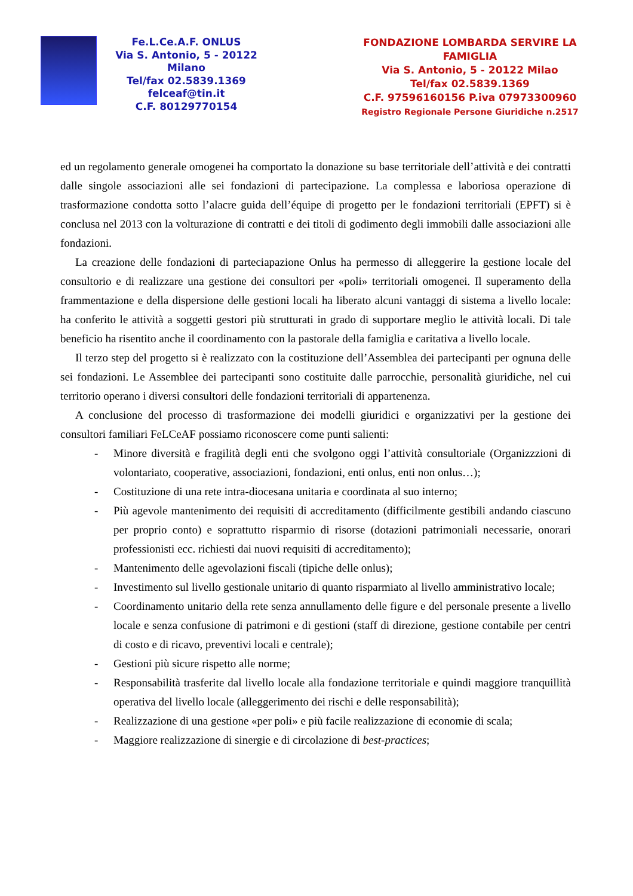Fe.L.Ce.A.F. ONLUS
Via S. Antonio, 5 - 20122 Milano
Tel/fax 02.5839.1369
felceaf@tin.it
C.F. 80129770154
FONDAZIONE LOMBARDA SERVIRE LA FAMIGLIA
Via S. Antonio, 5 - 20122 Milao
Tel/fax 02.5839.1369
C.F. 97596160156 P.iva 07973300960
Registro Regionale Persone Giuridiche n.2517
ed un regolamento generale omogenei ha comportato la donazione su base territoriale dell’attività e dei contratti dalle singole associazioni alle sei fondazioni di partecipazione. La complessa e laboriosa operazione di trasformazione condotta sotto l’alacre guida dell’équipe di progetto per le fondazioni territoriali (EPFT) si è conclusa nel 2013 con la volturazione di contratti e dei titoli di godimento degli immobili dalle associazioni alle fondazioni.
La creazione delle fondazioni di parteciapazione Onlus ha permesso di alleggerire la gestione locale del consultorio e di realizzare una gestione dei consultori per «poli» territoriali omogenei. Il superamento della frammentazione e della dispersione delle gestioni locali ha liberato alcuni vantaggi di sistema a livello locale: ha conferito le attività a soggetti gestori più strutturati in grado di supportare meglio le attività locali. Di tale beneficio ha risentito anche il coordinamento con la pastorale della famiglia e caritativa a livello locale.
Il terzo step del progetto si è realizzato con la costituzione dell’Assemblea dei partecipanti per ognuna delle sei fondazioni. Le Assemblee dei partecipanti sono costituite dalle parrocchie, personalità giuridiche, nel cui territorio operano i diversi consultori delle fondazioni territoriali di appartenenza.
A conclusione del processo di trasformazione dei modelli giuridici e organizzativi per la gestione dei consultori familiari FeLCeAF possiamo riconoscere come punti salienti:
- Minore diversità e fragilità degli enti che svolgono oggi l’attività consultoriale (Organizzzioni di volontariato, cooperative, associazioni, fondazioni, enti onlus, enti non onlus…);
- Costituzione di una rete intra-diocesana unitaria e coordinata al suo interno;
- Più agevole mantenimento dei requisiti di accreditamento (difficilmente gestibili andando ciascuno per proprio conto) e soprattutto risparmio di risorse (dotazioni patrimoniali necessarie, onorari professionisti ecc. richiesti dai nuovi requisiti di accreditamento);
- Mantenimento delle agevolazioni fiscali (tipiche delle onlus);
- Investimento sul livello gestionale unitario di quanto risparmiato al livello amministrativo locale;
- Coordinamento unitario della rete senza annullamento delle figure e del personale presente a livello locale e senza confusione di patrimoni e di gestioni (staff di direzione, gestione contabile per centri di costo e di ricavo, preventivi locali e centrale);
- Gestioni più sicure rispetto alle norme;
- Responsabilità trasferite dal livello locale alla fondazione territoriale e quindi maggiore tranquillità operativa del livello locale (alleggerimento dei rischi e delle responsabilità);
- Realizzazione di una gestione «per poli» e più facile realizzazione di economie di scala;
- Maggiore realizzazione di sinergie e di circolazione di best-practices;